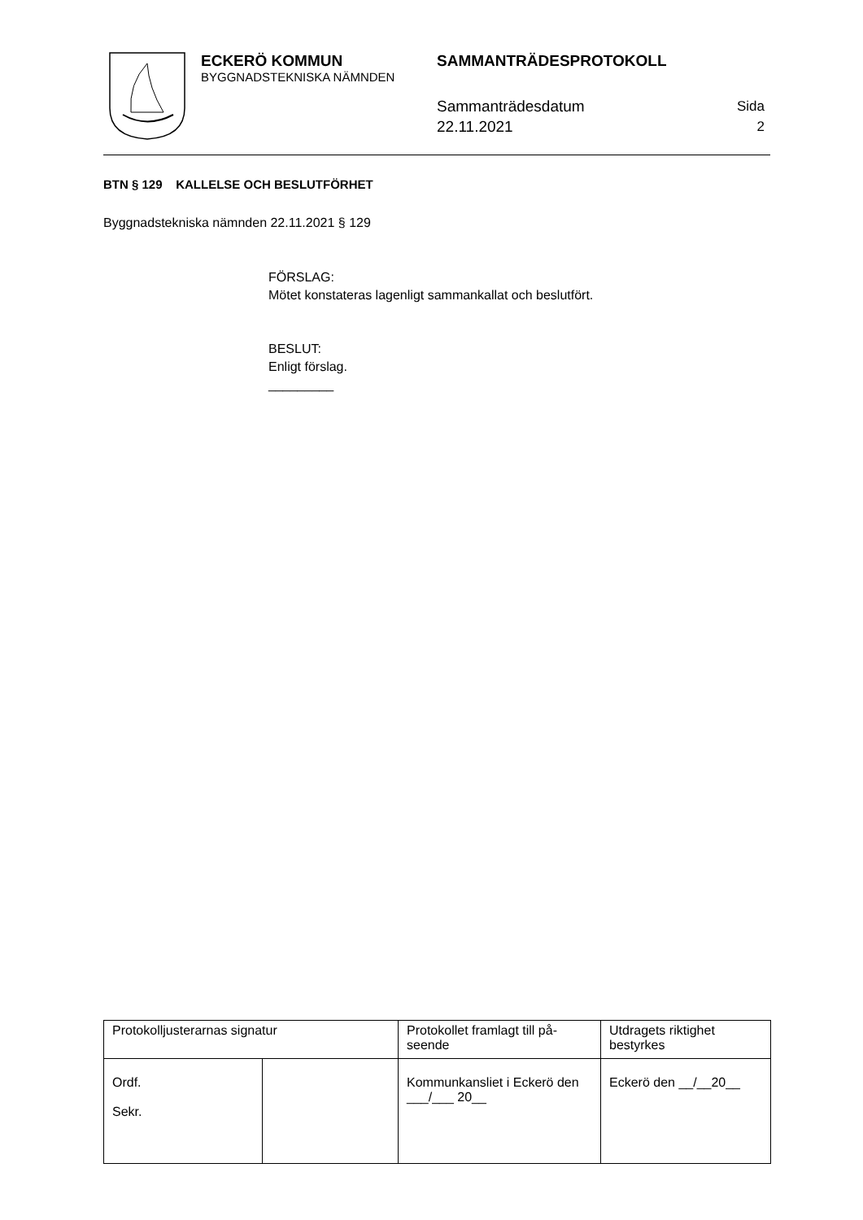ECKERÖ KOMMUN
BYGGNADSTEKNISKA NÄMNDEN
SAMMANTRÄDESPROTOKOLL
Sammanträdesdatum
22.11.2021
Sida
2
BTN § 129 KALLELSE OCH BESLUTFÖRHET
Byggnadstekniska nämnden 22.11.2021 § 129
FÖRSLAG:
Mötet konstateras lagenligt sammankallat och beslutfört.
BESLUT:
Enligt förslag.
_________
| Protokolljusterarnas signatur | | Protokollet framlagt till på-seende | Utdragets riktighet bestyrkes |
| Ordf. Sekr. | | Kommunkansliet i Eckerö den ___/___ 20__ | Eckerö den __/__20__ |